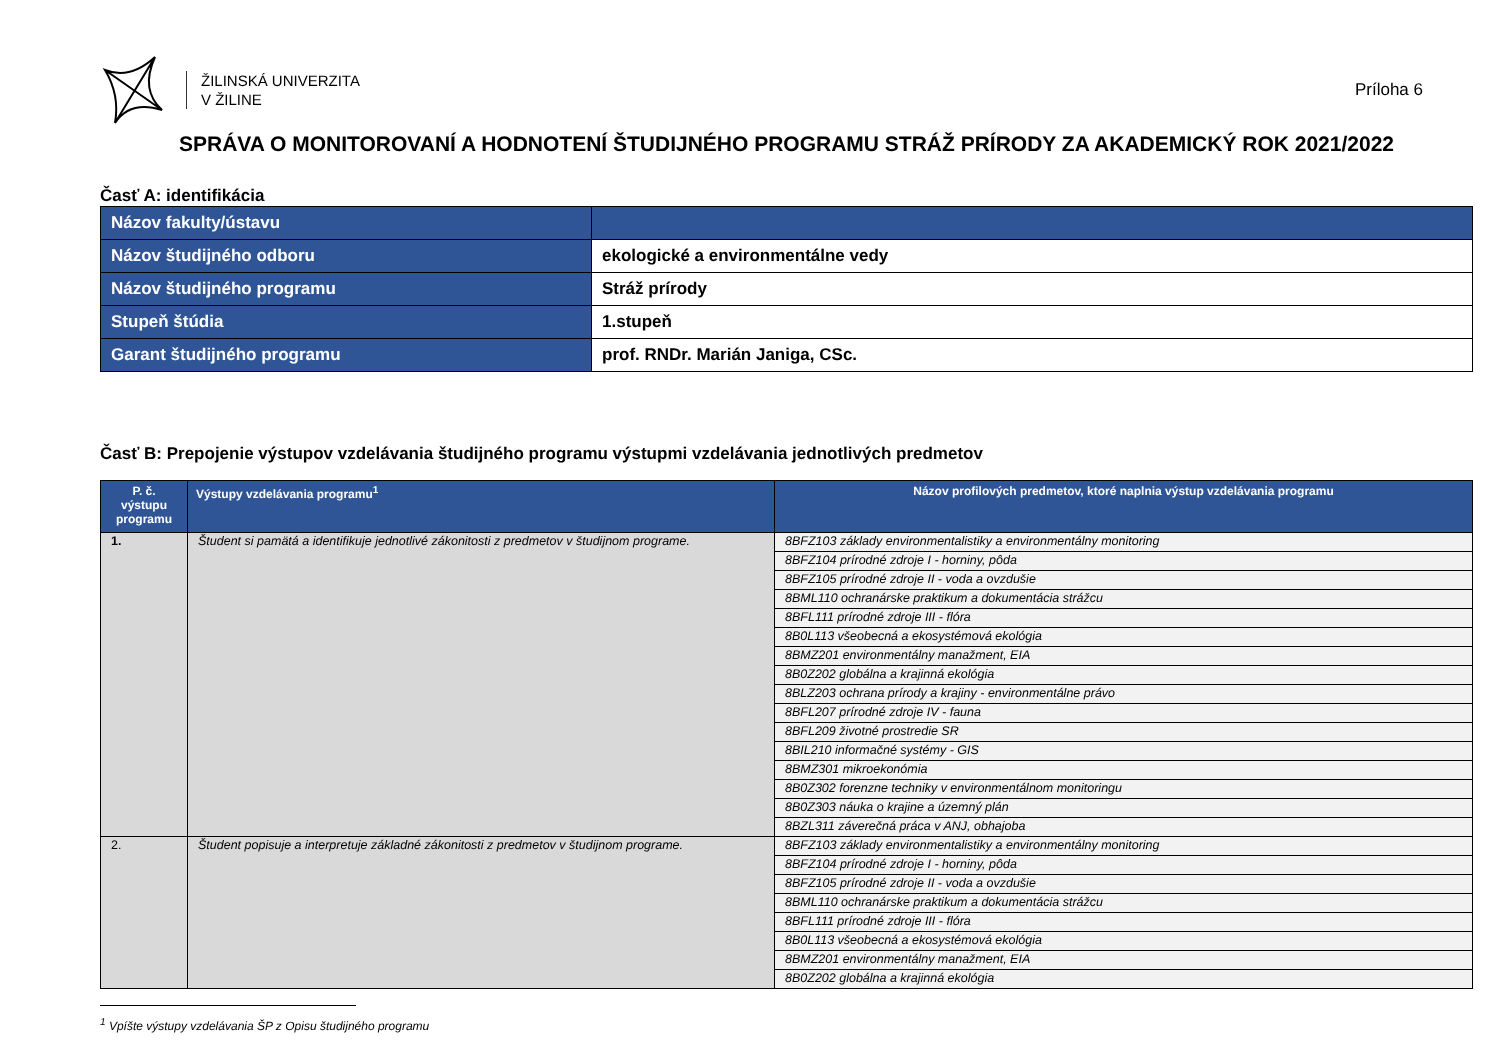ŽILINSKÁ UNIVERZITA
V ŽILINE
Príloha 6
SPRÁVA O MONITOROVANÍ A HODNOTENÍ ŠTUDIJNÉHO PROGRAMU STRÁŽ PRÍRODY ZA AKADEMICKÝ ROK 2021/2022
Časť A: identifikácia
| Názov fakulty/ústavu | |
| Názov študijného odboru | ekologické a environmentálne vedy |
| Názov študijného programu | Stráž prírody |
| Stupeň štúdia | 1.stupeň |
| Garant študijného programu | prof. RNDr. Marián Janiga, CSc. |
Časť B: Prepojenie výstupov vzdelávania študijného programu výstupmi vzdelávania jednotlivých predmetov
| P. č. výstupu programu | Výstupy vzdelávania programu<sup>1</sup> | Názov profilových predmetov, ktoré naplnia výstup vzdelávania programu |
| --- | --- | --- |
| 1. | Študent si pamätá a identifikuje jednotlivé zákonitosti z predmetov v študijnom programe. | 8BFZ103 základy environmentalistiky a environmentálny monitoring |
| | | 8BFZ104 prírodné zdroje I - horniny, pôda |
| | | 8BFZ105 prírodné zdroje II - voda a ovzdušie |
| | | 8BML110 ochranárske praktikum a dokumentácia strážcu |
| | | 8BFL111 prírodné zdroje III - flóra |
| | | 8B0L113 všeobecná a ekosystémová ekológia |
| | | 8BMZ201 environmentálny manažment, EIA |
| | | 8B0Z202 globálna a krajinná ekológia |
| | | 8BLZ203 ochrana prírody a krajiny - environmentálne právo |
| | | 8BFL207 prírodné zdroje IV - fauna |
| | | 8BFL209 životné prostredie SR |
| | | 8BIL210 informačné systémy - GIS |
| | | 8BMZ301 mikroekonómia |
| | | 8B0Z302 forenzne techniky v environmentálnom monitoringu |
| | | 8B0Z303 náuka o krajine a územný plán |
| | | 8BZL311 záverečná práca v ANJ, obhajoba |
| 2. | Študent popisuje a interpretuje základné zákonitosti z predmetov v študijnom programe. | 8BFZ103 základy environmentalistiky a environmentálny monitoring |
| | | 8BFZ104 prírodné zdroje I - horniny, pôda |
| | | 8BFZ105 prírodné zdroje II - voda a ovzdušie |
| | | 8BML110 ochranárske praktikum a dokumentácia strážcu |
| | | 8BFL111 prírodné zdroje III - flóra |
| | | 8B0L113 všeobecná a ekosystémová ekológia |
| | | 8BMZ201 environmentálny manažment, EIA |
| | | 8B0Z202 globálna a krajinná ekológia |
<sup>1</sup> Vpíšte výstupy vzdelávania ŠP z Opisu študijného programu